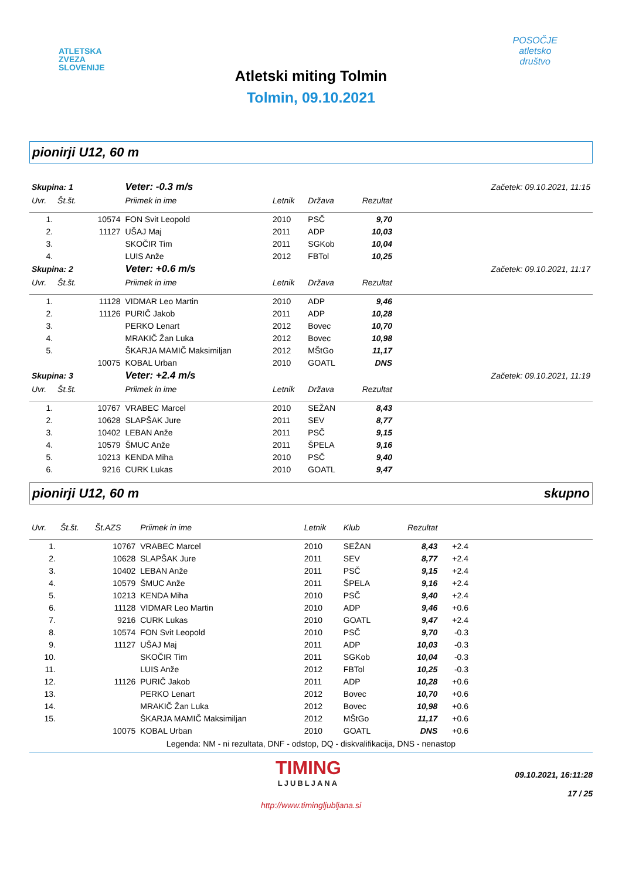ATLETSKA
ZVEZA
SLOVENIJE
POSOČJE
atletsko
društvo
Atletski miting Tolmin
Tolmin, 09.10.2021
pionirji U12, 60 m
| Skupina: 1 | | | Veter: -0.3 m/s | | Začetek: 09.10.2021, 11:15 | | |
| Uvr. | Št.št. | | Priimek in ime | Letnik | Država | Rezultat | |
| 1. | | 10574 | FON Svit Leopold | 2010 | PSČ | 9,70 | |
| 2. | | 11127 | UŠAJ Maj | 2011 | ADP | 10,03 | |
| 3. | | | SKOČIR Tim | 2011 | SGKob | 10,04 | |
| 4. | | | LUIS Anže | 2012 | FBTol | 10,25 | |
| Skupina: 2 | | | Veter: +0.6 m/s | | Začetek: 09.10.2021, 11:17 | | |
| Uvr. | Št.št. | | Priimek in ime | Letnik | Država | Rezultat | |
| 1. | | 11128 | VIDMAR Leo Martin | 2010 | ADP | 9,46 | |
| 2. | | 11126 | PURIČ Jakob | 2011 | ADP | 10,28 | |
| 3. | | | PERKO Lenart | 2012 | Bovec | 10,70 | |
| 4. | | | MRAKIČ Žan Luka | 2012 | Bovec | 10,98 | |
| 5. | | | ŠKARJA MAMIČ Maksimiljan | 2012 | MŠtGo | 11,17 | |
| | | 10075 | KOBAL Urban | 2010 | GOATL | DNS | |
| Skupina: 3 | | | Veter: +2.4 m/s | | Začetek: 09.10.2021, 11:19 | | |
| Uvr. | Št.št. | | Priimek in ime | Letnik | Država | Rezultat | |
| 1. | | 10767 | VRABEC Marcel | 2010 | SEŽAN | 8,43 | |
| 2. | | 10628 | SLAPŠAK Jure | 2011 | SEV | 8,77 | |
| 3. | | 10402 | LEBAN Anže | 2011 | PSČ | 9,15 | |
| 4. | | 10579 | ŠMUC Anže | 2011 | ŠPELA | 9,16 | |
| 5. | | 10213 | KENDA Miha | 2010 | PSČ | 9,40 | |
| 6. | | 9216 | CURK Lukas | 2010 | GOATL | 9,47 | |
pionirji U12, 60 m skupno
| Uvr. | Št.št. | Št.AZS | Priimek in ime | Letnik | Klub | Rezultat | | |
| --- | --- | --- | --- | --- | --- | --- | --- | --- |
| 1. | | 10767 | VRABEC Marcel | 2010 | SEŽAN | 8,43 | +2.4 | |
| 2. | | 10628 | SLAPŠAK Jure | 2011 | SEV | 8,77 | +2.4 | |
| 3. | | 10402 | LEBAN Anže | 2011 | PSČ | 9,15 | +2.4 | |
| 4. | | 10579 | ŠMUC Anže | 2011 | ŠPELA | 9,16 | +2.4 | |
| 5. | | 10213 | KENDA Miha | 2010 | PSČ | 9,40 | +2.4 | |
| 6. | | 11128 | VIDMAR Leo Martin | 2010 | ADP | 9,46 | +0.6 | |
| 7. | | 9216 | CURK Lukas | 2010 | GOATL | 9,47 | +2.4 | |
| 8. | | 10574 | FON Svit Leopold | 2010 | PSČ | 9,70 | -0.3 | |
| 9. | | 11127 | UŠAJ Maj | 2011 | ADP | 10,03 | -0.3 | |
| 10. | | | SKOČIR Tim | 2011 | SGKob | 10,04 | -0.3 | |
| 11. | | | LUIS Anže | 2012 | FBTol | 10,25 | -0.3 | |
| 12. | | 11126 | PURIČ Jakob | 2011 | ADP | 10,28 | +0.6 | |
| 13. | | | PERKO Lenart | 2012 | Bovec | 10,70 | +0.6 | |
| 14. | | | MRAKIČ Žan Luka | 2012 | Bovec | 10,98 | +0.6 | |
| 15. | | | ŠKARJA MAMIČ Maksimiljan | 2012 | MŠtGo | 11,17 | +0.6 | |
| | | 10075 | KOBAL Urban | 2010 | GOATL | DNS | +0.6 | |
Legenda: NM - ni rezultata, DNF - odstop, DQ - diskvalifikacija, DNS - nenastop
TIMING
LJUBLJANA
09.10.2021, 16:11:28
17 / 25
http://www.timingljubljana.si